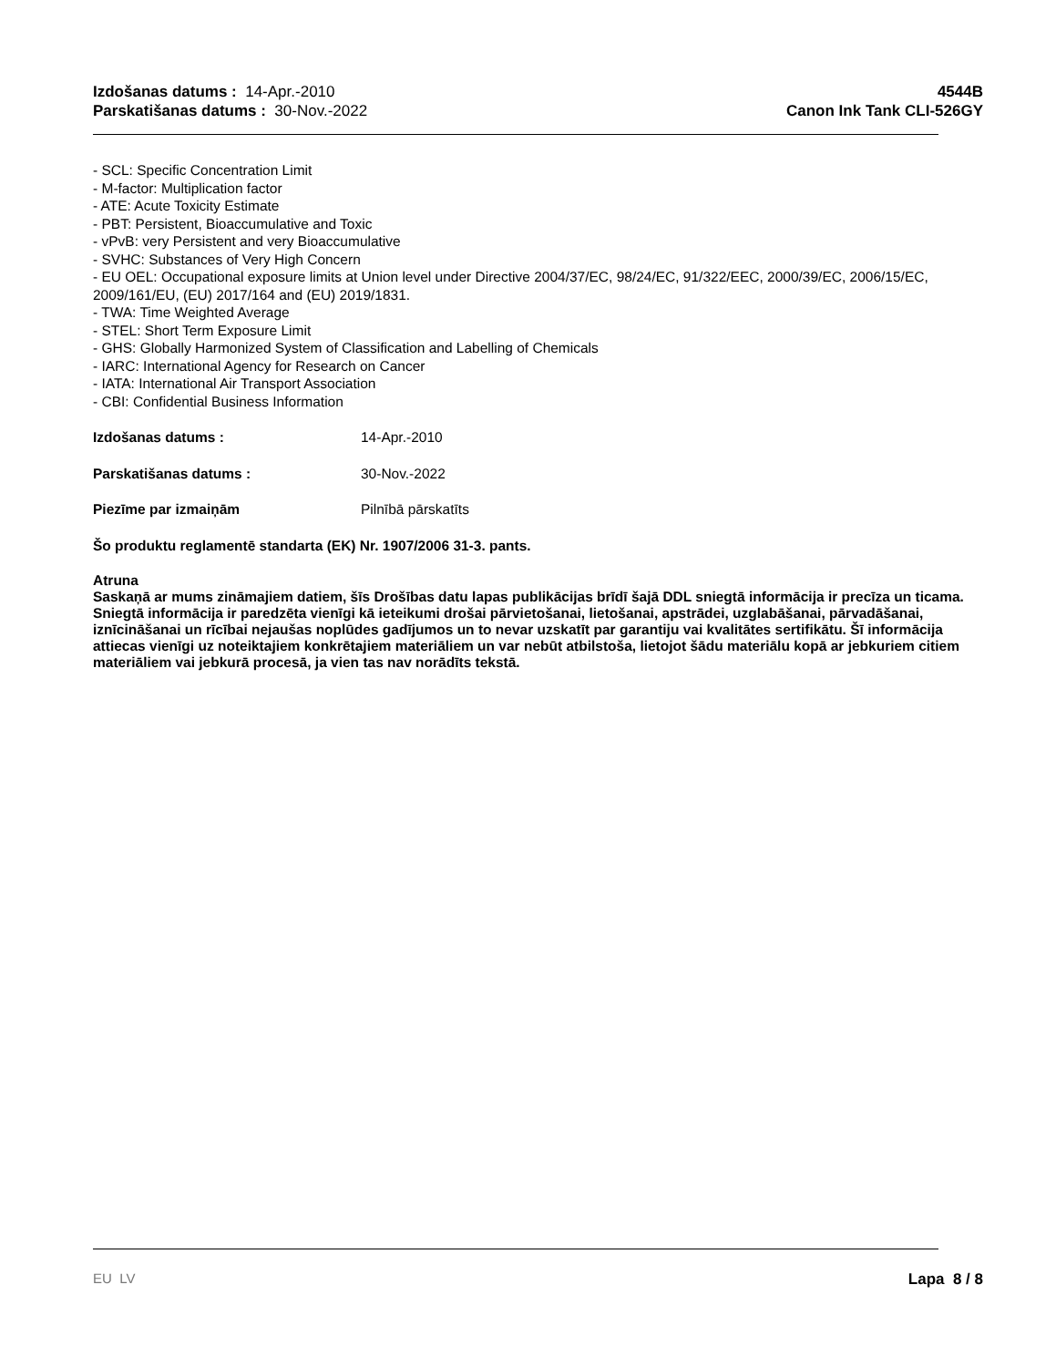Izdošanas datums : 14-Apr.-2010
Parskatišanas datums : 30-Nov.-2022
4544B
Canon Ink Tank CLI-526GY
- SCL: Specific Concentration Limit
- M-factor: Multiplication factor
- ATE: Acute Toxicity Estimate
- PBT: Persistent, Bioaccumulative and Toxic
- vPvB: very Persistent and very Bioaccumulative
- SVHC: Substances of Very High Concern
- EU OEL: Occupational exposure limits at Union level under Directive 2004/37/EC, 98/24/EC, 91/322/EEC, 2000/39/EC, 2006/15/EC, 2009/161/EU, (EU) 2017/164 and (EU) 2019/1831.
- TWA: Time Weighted Average
- STEL: Short Term Exposure Limit
- GHS: Globally Harmonized System of Classification and Labelling of Chemicals
- IARC: International Agency for Research on Cancer
- IATA: International Air Transport Association
- CBI: Confidential Business Information
Izdošanas datums : 14-Apr.-2010
Parskatišanas datums : 30-Nov.-2022
Piezīme par izmaiņām Pilnībā pārskatīts
Šo produktu reglamentē standarta (EK) Nr. 1907/2006 31-3. pants.
Atruna
Saskaņā ar mums zināmajiem datiem, šīs Drošības datu lapas publikācijas brīdī šajā DDL sniegtā informācija ir precīza un ticama. Sniegtā informācija ir paredzēta vienīgi kā ieteikumi drošai pārvietošanai, lietošanai, apstrādei, uzglabāšanai, pārvadāšanai, iznīcināšanai un rīcībai nejaušas noplūdes gadījumos un to nevar uzskatīt par garantiju vai kvalitātes sertifikātu. Šī informācija attiecas vienīgi uz noteiktajiem konkrētajiem materiāliem un var nebūt atbilstoša, lietojot šādu materiālu kopā ar jebkuriem citiem materiāliem vai jebkurā procesā, ja vien tas nav norādīts tekstā.
EU LV Lapa 8 / 8